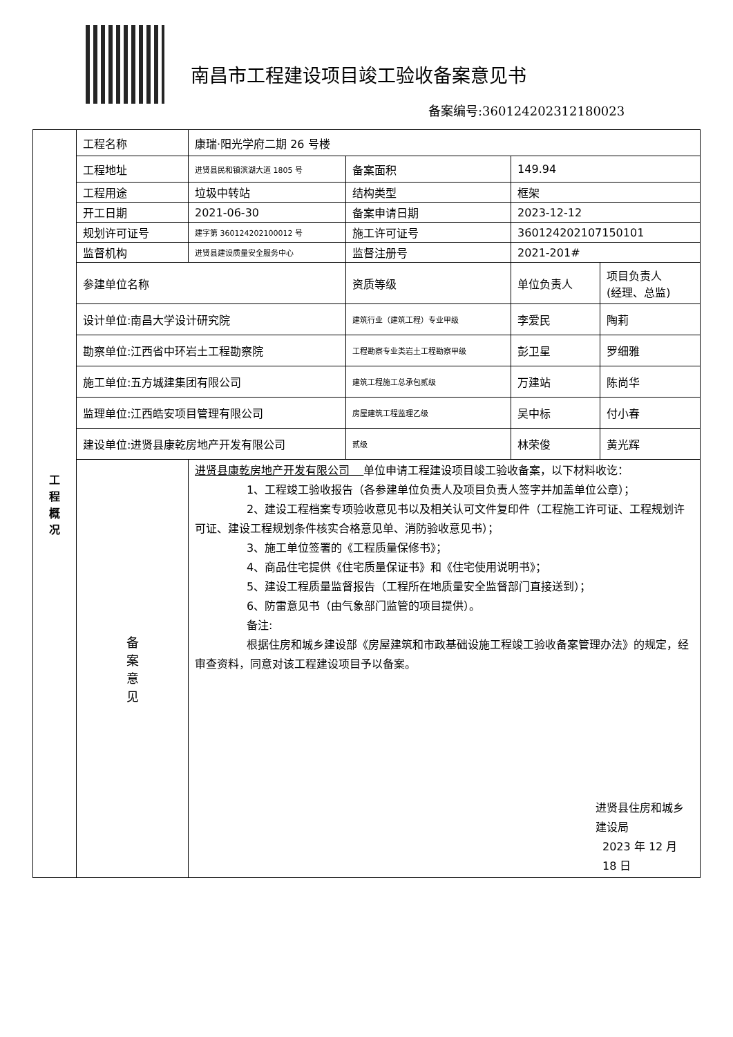南昌市工程建设项目竣工验收备案意见书
备案编号:360124202312180023
| 工 程 概 况 | 工程名称 | 康瑞·阳光学府二期 26 号楼 | | | |
| | 工程地址 | 进贤县民和镇滨湖大道 1805 号 | 备案面积 | 149.94 | |
| | 工程用途 | 垃圾中转站 | 结构类型 | 框架 | |
| | 开工日期 | 2021-06-30 | 备案申请日期 | 2023-12-12 | |
| | 规划许可证号 | 建字第 360124202100012 号 | 施工许可证号 | 360124202107150101 | |
| | 监督机构 | 进贤县建设质量安全服务中心 | 监督注册号 | 2021-201# | |
| | 参建单位名称 | | 资质等级 | 单位负责人 | 项目负责人 (经理、总监) |
| | 设计单位:南昌大学设计研究院 | | 建筑行业（建筑工程）专业甲级 | 李爱民 | 陶莉 |
| | 勘察单位:江西省中环岩土工程勘察院 | | 工程勘察专业类岩土工程勘察甲级 | 彭卫星 | 罗细雅 |
| | 施工单位:五方城建集团有限公司 | | 建筑工程施工总承包贰级 | 万建站 | 陈尚华 |
| | 监理单位:江西皓安项目管理有限公司 | | 房屋建筑工程监理乙级 | 吴中标 | 付小春 |
| | 建设单位:进贤县康乾房地产开发有限公司 | | 贰级 | 林荣俊 | 黄光辉 |
| | 备 案 意 见 | 进贤县康乾房地产开发有限公司 单位申请工程建设项目竣工验收备案，以下材料收讫： 1、工程竣工验收报告（各参建单位负责人及项目负责人签字并加盖单位公章）； 2、建设工程档案专项验收意见书以及相关认可文件复印件（工程施工许可证、工程规划许可证、建设工程规划条件核实合格意见单、消防验收意见书）； 3、施工单位签署的《工程质量保修书》； 4、商品住宅提供《住宅质量保证书》和《住宅使用说明书》； 5、建设工程质量监督报告（工程所在地质量安全监督部门直接送到）； 6、防雷意见书（由气象部门监管的项目提供）。 备注: 根据住房和城乡建设部《房屋建筑和市政基础设施工程竣工验收备案管理办法》的规定，经审查资料，同意对该工程建设项目予以备案。 进贤县住房和城乡建设局 2023 年 12 月 18 日 | | | |